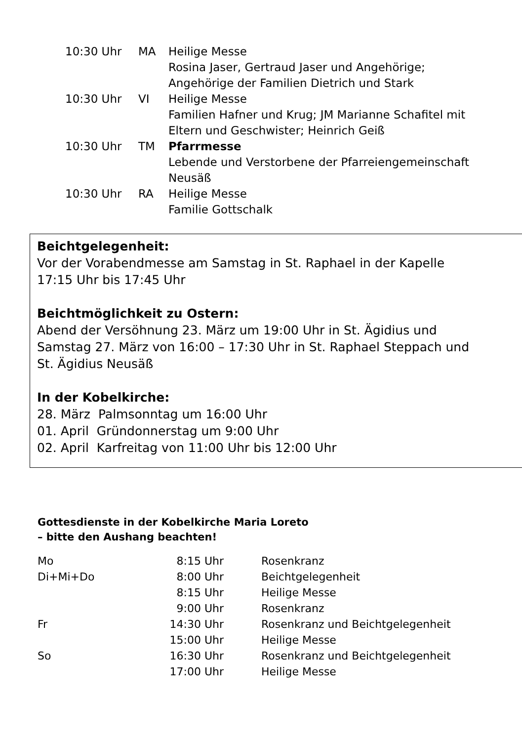| 10:30 Uhr | MA | Heilige Messe Rosina Jaser, Gertraud Jaser und Angehörige; Angehörige der Familien Dietrich und Stark |
| 10:30 Uhr | VI | Heilige Messe Familien Hafner und Krug; JM Marianne Schafitel mit Eltern und Geschwister; Heinrich Geiß |
| 10:30 Uhr | TM | Pfarrmesse Lebende und Verstorbene der Pfarreiengemeinschaft Neusäß |
| 10:30 Uhr | RA | Heilige Messe Familie Gottschalk |
Beichtgelegenheit:
Vor der Vorabendmesse am Samstag in St. Raphael in der Kapelle
17:15 Uhr bis 17:45 Uhr
Beichtmöglichkeit zu Ostern:
Abend der Versöhnung 23. März um 19:00 Uhr in St. Ägidius und
Samstag 27. März von 16:00 – 17:30 Uhr in St. Raphael Steppach und
St. Ägidius Neusäß
In der Kobelkirche:
28. März Palmsonntag um 16:00 Uhr
01. April Gründonnerstag um 9:00 Uhr
02. April Karfreitag von 11:00 Uhr bis 12:00 Uhr
Gottesdienste in der Kobelkirche Maria Loreto
– bitte den Aushang beachten!
| Mo | 8:15 Uhr | Rosenkranz |
| Di+Mi+Do | 8:00 Uhr | Beichtgelegenheit |
| | 8:15 Uhr | Heilige Messe |
| | 9:00 Uhr | Rosenkranz |
| Fr | 14:30 Uhr | Rosenkranz und Beichtgelegenheit |
| | 15:00 Uhr | Heilige Messe |
| So | 16:30 Uhr | Rosenkranz und Beichtgelegenheit |
| | 17:00 Uhr | Heilige Messe |